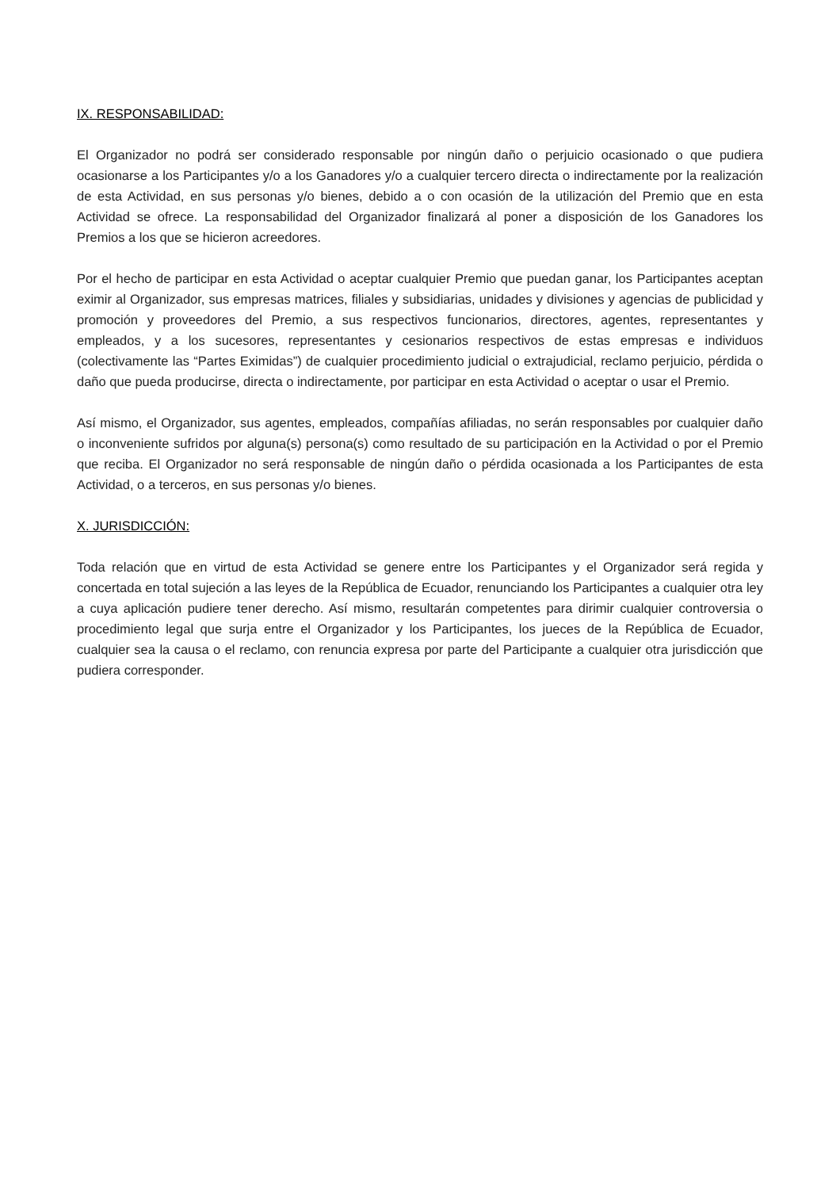IX. RESPONSABILIDAD:
El Organizador no podrá ser considerado responsable por ningún daño o perjuicio ocasionado o que pudiera ocasionarse a los Participantes y/o a los Ganadores y/o a cualquier tercero directa o indirectamente por la realización de esta Actividad, en sus personas y/o bienes, debido a o con ocasión de la utilización del Premio que en esta Actividad se ofrece. La responsabilidad del Organizador finalizará al poner a disposición de los Ganadores los Premios a los que se hicieron acreedores.
Por el hecho de participar en esta Actividad o aceptar cualquier Premio que puedan ganar, los Participantes aceptan eximir al Organizador, sus empresas matrices, filiales y subsidiarias, unidades y divisiones y agencias de publicidad y promoción y proveedores del Premio, a sus respectivos funcionarios, directores, agentes, representantes y empleados, y a los sucesores, representantes y cesionarios respectivos de estas empresas e individuos (colectivamente las “Partes Eximidas”) de cualquier procedimiento judicial o extrajudicial, reclamo perjuicio, pérdida o daño que pueda producirse, directa o indirectamente, por participar en esta Actividad o aceptar o usar el Premio.
Así mismo, el Organizador, sus agentes, empleados, compañías afiliadas, no serán responsables por cualquier daño o inconveniente sufridos por alguna(s) persona(s) como resultado de su participación en la Actividad o por el Premio que reciba. El Organizador no será responsable de ningún daño o pérdida ocasionada a los Participantes de esta Actividad, o a terceros, en sus personas y/o bienes.
X. JURISDICCIÓN:
Toda relación que en virtud de esta Actividad se genere entre los Participantes y el Organizador será regida y concertada en total sujeción a las leyes de la República de Ecuador, renunciando los Participantes a cualquier otra ley a cuya aplicación pudiere tener derecho. Así mismo, resultarán competentes para dirimir cualquier controversia o procedimiento legal que surja entre el Organizador y los Participantes, los jueces de la República de Ecuador, cualquier sea la causa o el reclamo, con renuncia expresa por parte del Participante a cualquier otra jurisdicción que pudiera corresponder.